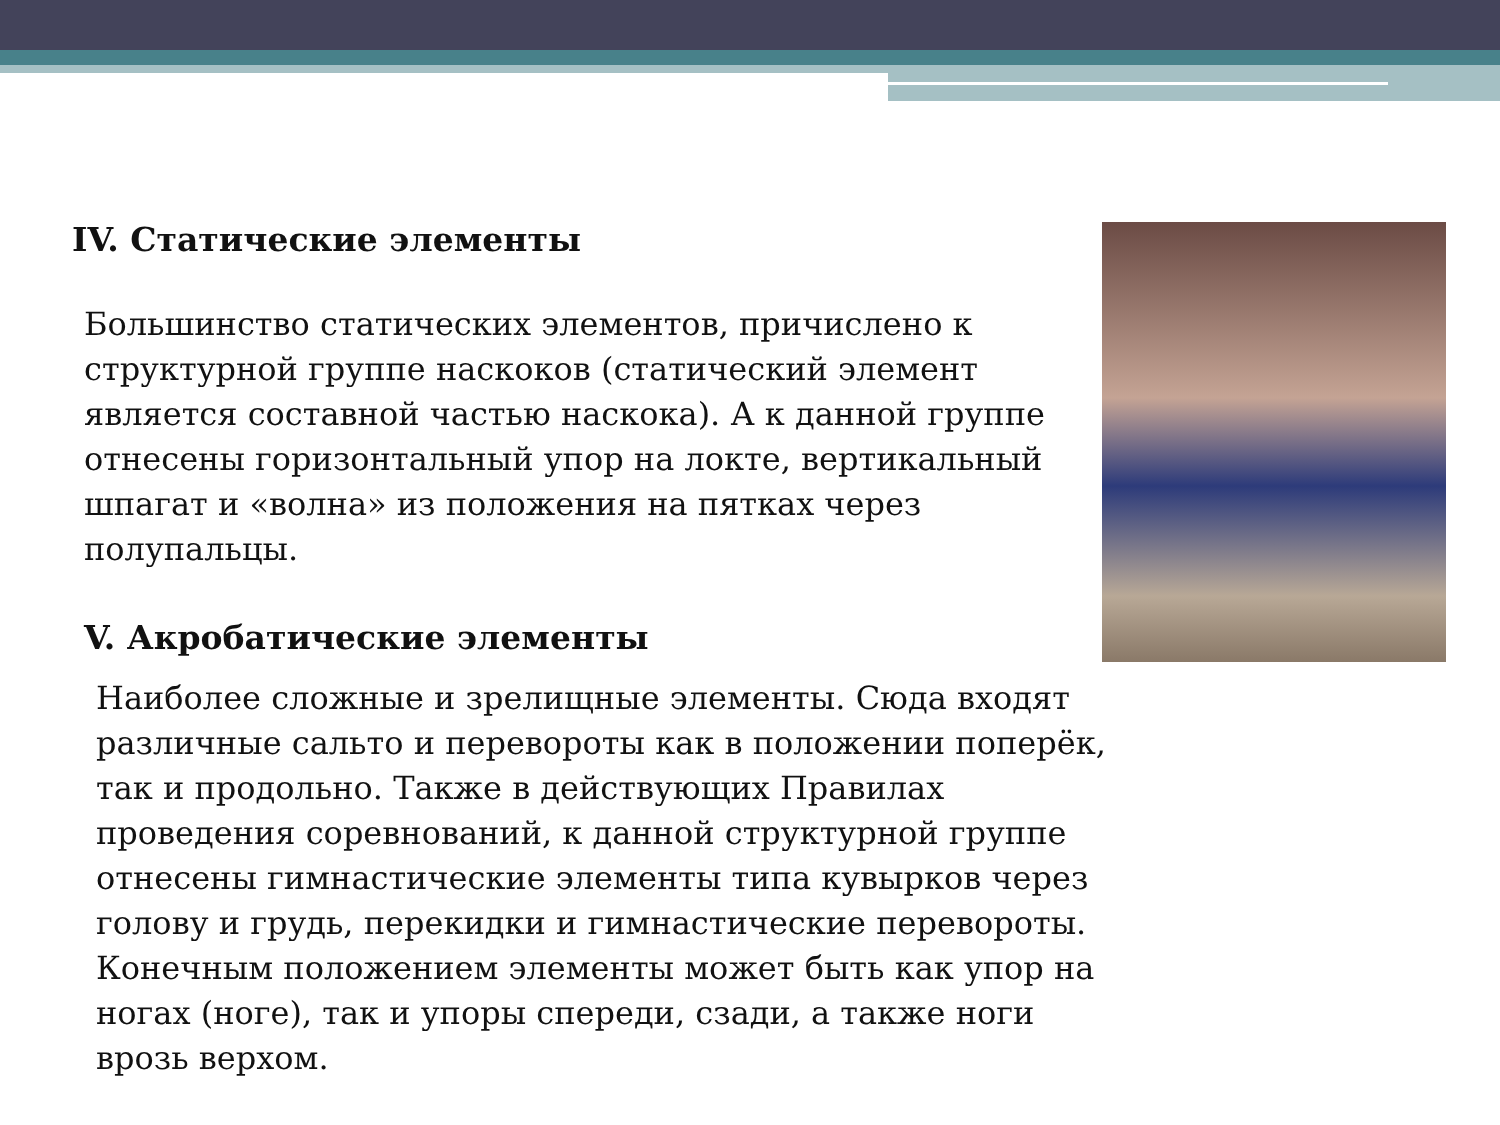IV. Статические элементы
Большинство статических элементов, причислено к структурной группе наскоков (статический элемент является составной частью наскока). А к данной группе отнесены горизонтальный упор на локте, вертикальный шпагат и «волна» из положения на пятках через полупальцы.
V. Акробатические элементы
Наиболее сложные и зрелищные элементы. Сюда входят различные сальто и перевороты как в положении поперёк, так и продольно. Также в действующих Правилах проведения соревнований, к данной структурной группе отнесены гимнастические элементы типа кувырков через голову и грудь, перекидки и гимнастические перевороты. Конечным положением элементы может быть как упор на ногах (ноге), так и упоры спереди, сзади, а также ноги врозь верхом.